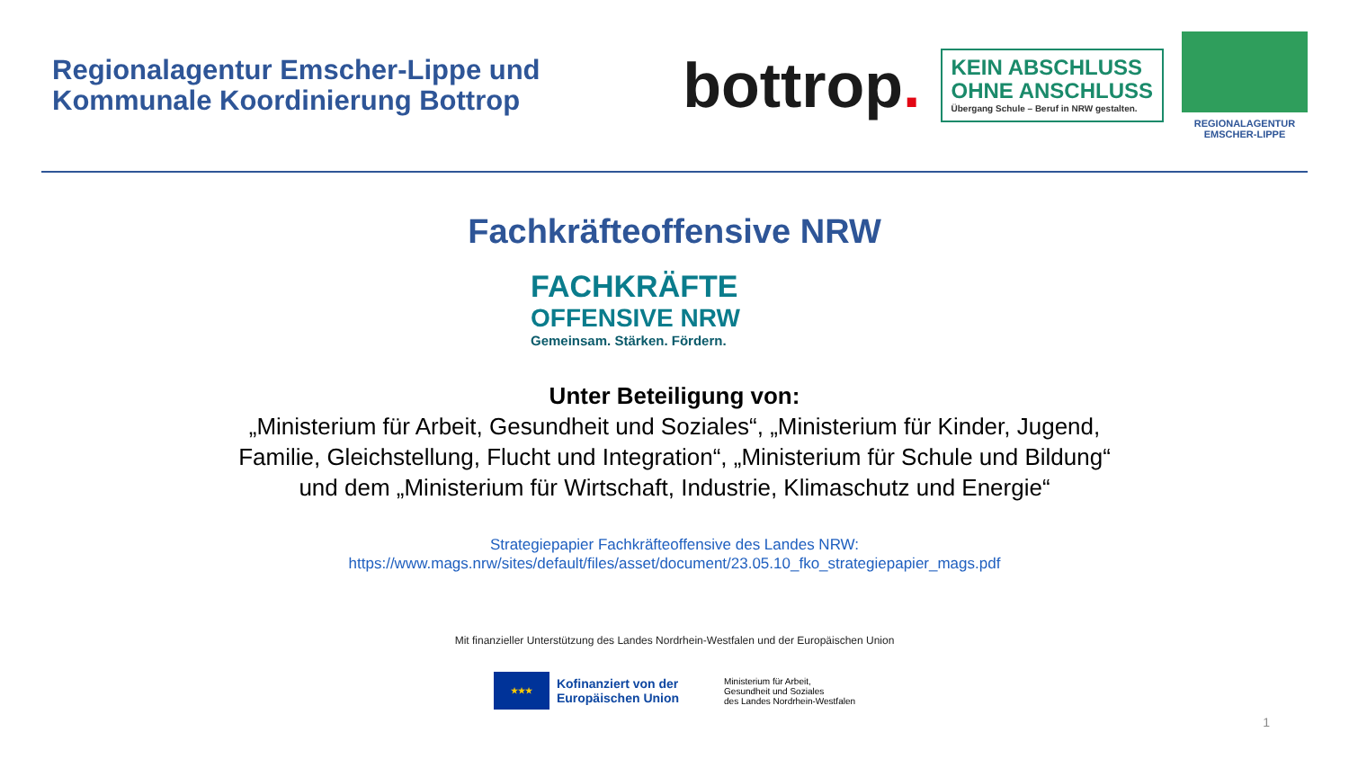Regionalagentur Emscher-Lippe und
Kommunale Koordinierung Bottrop
bottrop.
KEIN ABSCHLUSS
OHNE ANSCHLUSS
Übergang Schule – Beruf in NRW gestalten.
REGIONALAGENTUR
EMSCHER-LIPPE
Fachkräfteoffensive NRW
FACHKRÄFTE
OFFENSIVE NRW
Gemeinsam. Stärken. Fördern.
Unter Beteiligung von:
„Ministerium für Arbeit, Gesundheit und Soziales“, „Ministerium für Kinder, Jugend,
Familie, Gleichstellung, Flucht und Integration“, „Ministerium für Schule und Bildung“
und dem „Ministerium für Wirtschaft, Industrie, Klimaschutz und Energie“
Strategiepapier Fachkräfteoffensive des Landes NRW:
https://www.mags.nrw/sites/default/files/asset/document/23.05.10_fko_strategiepapier_mags.pdf
Mit finanzieller Unterstützung des Landes Nordrhein-Westfalen und der Europäischen Union
★★★
Kofinanziert von der
Europäischen Union
Ministerium für Arbeit,
Gesundheit und Soziales
des Landes Nordrhein-Westfalen
1